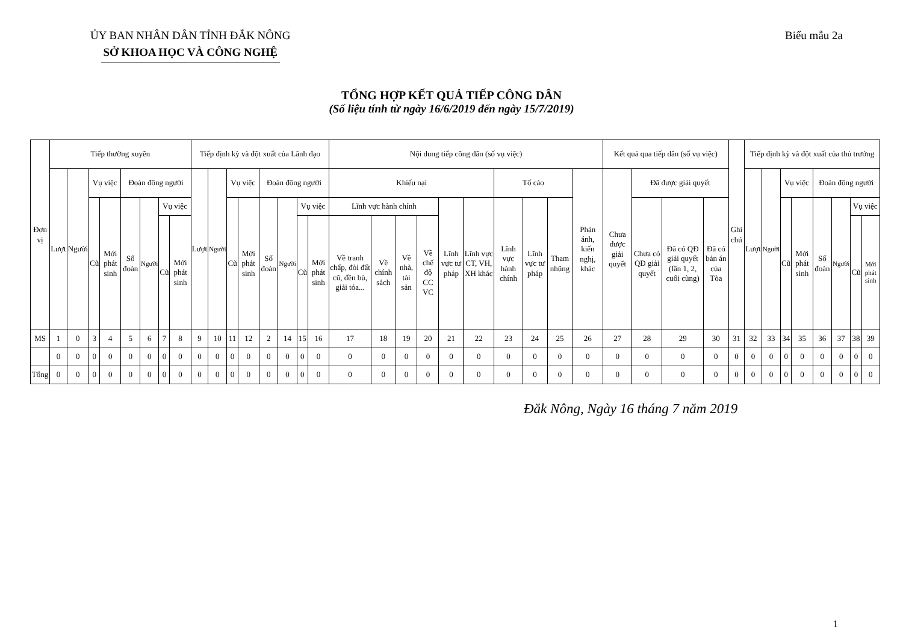ỦY BAN NHÂN DÂN TỈNH ĐẮK NÔNG
SỞ KHOA HỌC VÀ CÔNG NGHỆ
Biểu mẫu 2a
TỔNG HỢP KẾT QUẢ TIẾP CÔNG DÂN
(Số liệu tính từ ngày 16/6/2019 đến ngày 15/7/2019)
| Đơn vị | Tiếp thường xuyên | | | | | | | | Tiếp định kỳ và đột xuất của Lãnh đạo | | | | | | | | Nội dung tiếp công dân (số vụ việc) | | | | | | | | | | Kết quả qua tiếp dân (số vụ việc) | | | | Ghi chú | Tiếp định kỳ và đột xuất của thủ trưởng | | | | | | | |
| --- | --- | --- | --- | --- | --- | --- | --- | --- | --- | --- | --- | --- | --- | --- | --- | --- | --- | --- | --- | --- | --- | --- | --- | --- | --- | --- | --- | --- | --- | --- | --- | --- | --- | --- | --- | --- | --- | --- | --- |
| | Lượt | Người | Vụ việc | | Đoàn đông người | | | | Lượt | Người | Vụ việc | | Đoàn đông người | | | | Khiếu nại | | | | | | Tố cáo | | | Phản ánh, kiến nghị, khác | Chưa được giải quyết | Đã được giải quyết | | | | Lượt | Người | Vụ việc | | Đoàn đông người | | | |
| | | | Cũ | Mới phát sinh | Số đoàn | Người | Vụ việc | | | | Cũ | Mới phát sinh | Số đoàn | Người | Vụ việc | | Lĩnh vực hành chính | | | | Lĩnh vực tư pháp | Lĩnh vực CT, VH, XH khác | Lĩnh vực hành chính | Lĩnh vực tư pháp | Tham nhũng | | | Chưa có QĐ giải quyết | Đã có QĐ giải quyết (lần 1, 2, cuối cùng) | Đã có bản án của Tòa | | | | Cũ | Mới phát sinh | Số đoàn | Người | Vụ việc | |
| | | | | | | | Cũ | Mới phát sinh | | | | | | | Cũ | Mới phát sinh | Về tranh chấp, đòi đất cũ, đền bù, giải tỏa... | Về chính sách | Về nhà, tài sản | Về chế độ CC VC | | | | | | | | | | | | | | | | | | Cũ | Mới phát sinh |
| MS | 1 | 0 | 3 | 4 | 5 | 6 | 7 | 8 | 9 | 10 | 11 | 12 | 2 | 14 | 15 | 16 | 17 | 18 | 19 | 20 | 21 | 22 | 23 | 24 | 25 | 26 | 27 | 28 | 29 | 30 | 31 | 32 | 33 | 34 | 35 | 36 | 37 | 38 | 39 |
| | 0 | 0 | 0 | 0 | 0 | 0 | 0 | 0 | 0 | 0 | 0 | 0 | 0 | 0 | 0 | 0 | 0 | 0 | 0 | 0 | 0 | 0 | 0 | 0 | 0 | 0 | 0 | 0 | 0 | 0 | 0 | 0 | 0 | 0 | 0 | 0 | 0 | 0 | 0 |
| Tổng | 0 | 0 | 0 | 0 | 0 | 0 | 0 | 0 | 0 | 0 | 0 | 0 | 0 | 0 | 0 | 0 | 0 | 0 | 0 | 0 | 0 | 0 | 0 | 0 | 0 | 0 | 0 | 0 | 0 | 0 | 0 | 0 | 0 | 0 | 0 | 0 | 0 | 0 | 0 |
Đăk Nông, Ngày 16 tháng 7 năm 2019
1